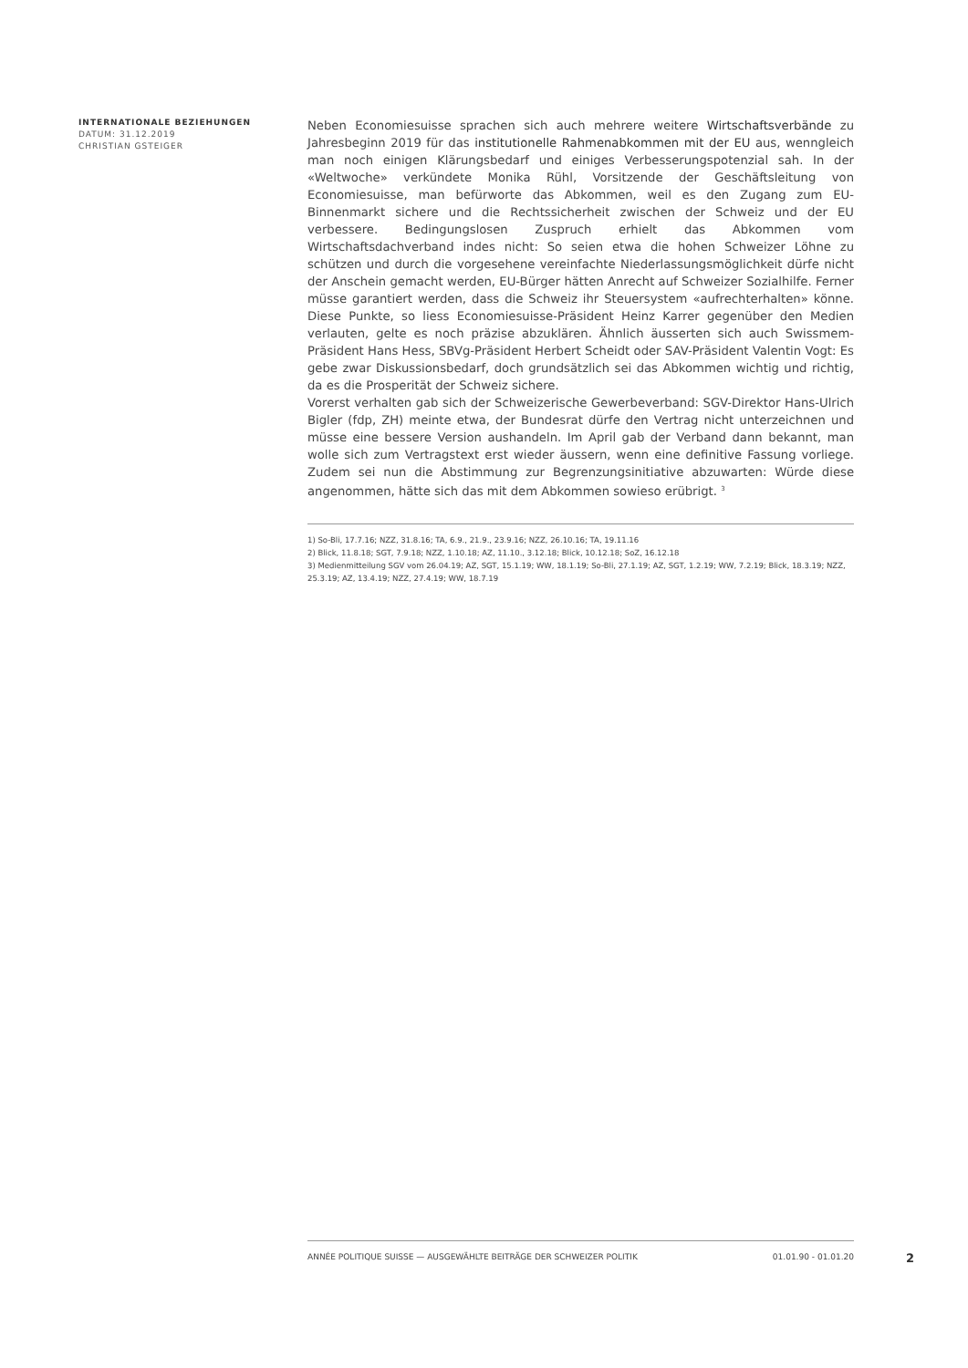INTERNATIONALE BEZIEHUNGEN
DATUM: 31.12.2019
CHRISTIAN GSTEIGER
Neben Economiesuisse sprachen sich auch mehrere weitere Wirtschaftsverbände zu Jahresbeginn 2019 für das institutionelle Rahmenabkommen mit der EU aus, wenngleich man noch einigen Klärungsbedarf und einiges Verbesserungspotenzial sah. In der «Weltwoche» verkündete Monika Rühl, Vorsitzende der Geschäftsleitung von Economiesuisse, man befürworte das Abkommen, weil es den Zugang zum EU-Binnenmarkt sichere und die Rechtssicherheit zwischen der Schweiz und der EU verbessere. Bedingungslosen Zuspruch erhielt das Abkommen vom Wirtschaftsdachverband indes nicht: So seien etwa die hohen Schweizer Löhne zu schützen und durch die vorgesehene vereinfachte Niederlassungsmöglichkeit dürfe nicht der Anschein gemacht werden, EU-Bürger hätten Anrecht auf Schweizer Sozialhilfe. Ferner müsse garantiert werden, dass die Schweiz ihr Steuersystem «aufrechterhalten» könne. Diese Punkte, so liess Economiesuisse-Präsident Heinz Karrer gegenüber den Medien verlauten, gelte es noch präzise abzuklären. Ähnlich äusserten sich auch Swissmem-Präsident Hans Hess, SBVg-Präsident Herbert Scheidt oder SAV-Präsident Valentin Vogt: Es gebe zwar Diskussionsbedarf, doch grundsätzlich sei das Abkommen wichtig und richtig, da es die Prosperität der Schweiz sichere.
Vorerst verhalten gab sich der Schweizerische Gewerbeverband: SGV-Direktor Hans-Ulrich Bigler (fdp, ZH) meinte etwa, der Bundesrat dürfe den Vertrag nicht unterzeichnen und müsse eine bessere Version aushandeln. Im April gab der Verband dann bekannt, man wolle sich zum Vertragstext erst wieder äussern, wenn eine definitive Fassung vorliege. Zudem sei nun die Abstimmung zur Begrenzungsinitiative abzuwarten: Würde diese angenommen, hätte sich das mit dem Abkommen sowieso erübrigt. <sup>3</sup>
1) So-Bli, 17.7.16; NZZ, 31.8.16; TA, 6.9., 21.9., 23.9.16; NZZ, 26.10.16; TA, 19.11.16
2) Blick, 11.8.18; SGT, 7.9.18; NZZ, 1.10.18; AZ, 11.10., 3.12.18; Blick, 10.12.18; SoZ, 16.12.18
3) Medienmitteilung SGV vom 26.04.19; AZ, SGT, 15.1.19; WW, 18.1.19; So-Bli, 27.1.19; AZ, SGT, 1.2.19; WW, 7.2.19; Blick, 18.3.19; NZZ, 25.3.19; AZ, 13.4.19; NZZ, 27.4.19; WW, 18.7.19
ANNÉE POLITIQUE SUISSE — AUSGEWÄHLTE BEITRÄGE DER SCHWEIZER POLITIK 01.01.90 - 01.01.20
2